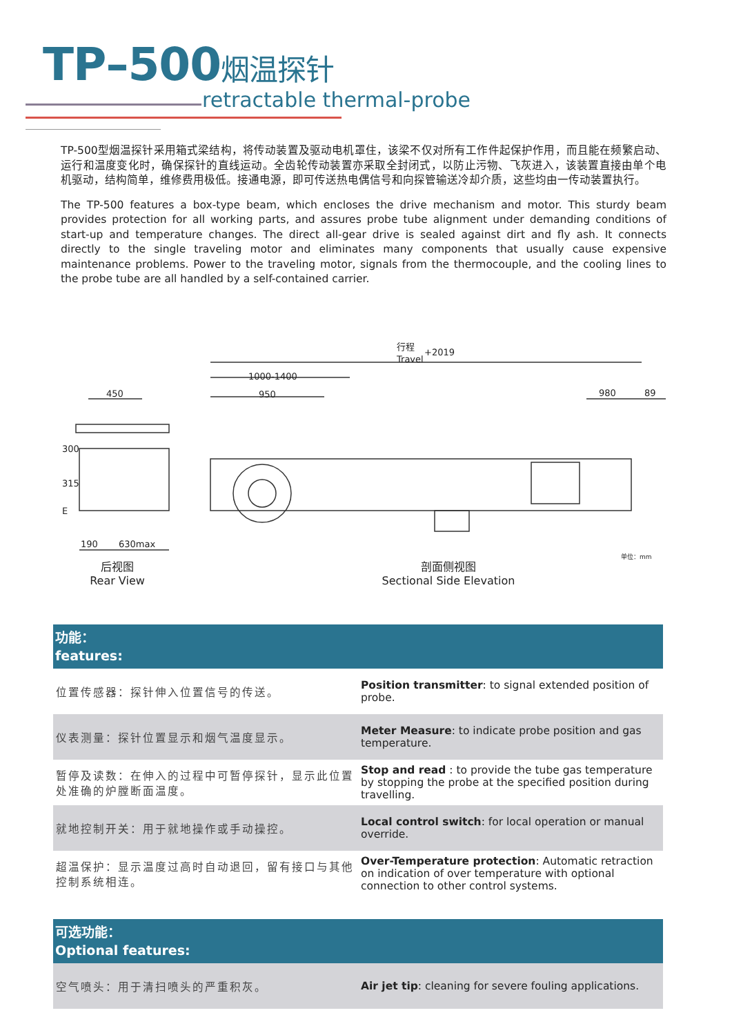TP–500烟温探针
retractable thermal-probe
TP-500型烟温探针采用箱式梁结构，将传动装置及驱动电机罩住，该梁不仅对所有工作件起保护作用，而且能在频繁启动、运行和温度变化时，确保探针的直线运动。全齿轮传动装置亦采取全封闭式，以防止污物、飞灰进入，该装置直接由单个电机驱动，结构简单，维修费用极低。接通电源，即可传送热电偶信号和向探管输送冷却介质，这些均由一传动装置执行。
The TP-500 features a box-type beam, which encloses the drive mechanism and motor. This sturdy beam provides protection for all working parts, and assures probe tube alignment under demanding conditions of start-up and temperature changes. The direct all-gear drive is sealed against dirt and fly ash. It connects directly to the single traveling motor and eliminates many components that usually cause expensive maintenance problems. Power to the traveling motor, signals from the thermocouple, and the cooling lines to the probe tube are all handled by a self-contained carrier.
行程
+2019
Travel
1000-1400
950
980
89
450
300
315
E
190
630max
单位：mm
后视图
Rear View
剖面侧视图
Sectional Side Elevation
| 功能： features: | |
| --- | --- |
| 位置传感器：探针伸入位置信号的传送。 | Position transmitter : to signal extended position of probe. |
| 仪表测量：探针位置显示和烟气温度显示。 | Meter Measure : to indicate probe position and gas temperature. |
| 暂停及读数：在伸入的过程中可暂停探针，显示此位置处准确的炉膛断面温度。 | Stop and read : to provide the tube gas temperature by stopping the probe at the specified position during travelling. |
| 就地控制开关：用于就地操作或手动操控。 | Local control switch : for local operation or manual override. |
| 超温保护：显示温度过高时自动退回，留有接口与其他控制系统相连。 | Over-Temperature protection : Automatic retraction on indication of over temperature with optional connection to other control systems. |
| 可选功能： Optional features: | |
| --- | --- |
| 空气喷头：用于清扫喷头的严重积灰。 | Air jet tip : cleaning for severe fouling applications. |